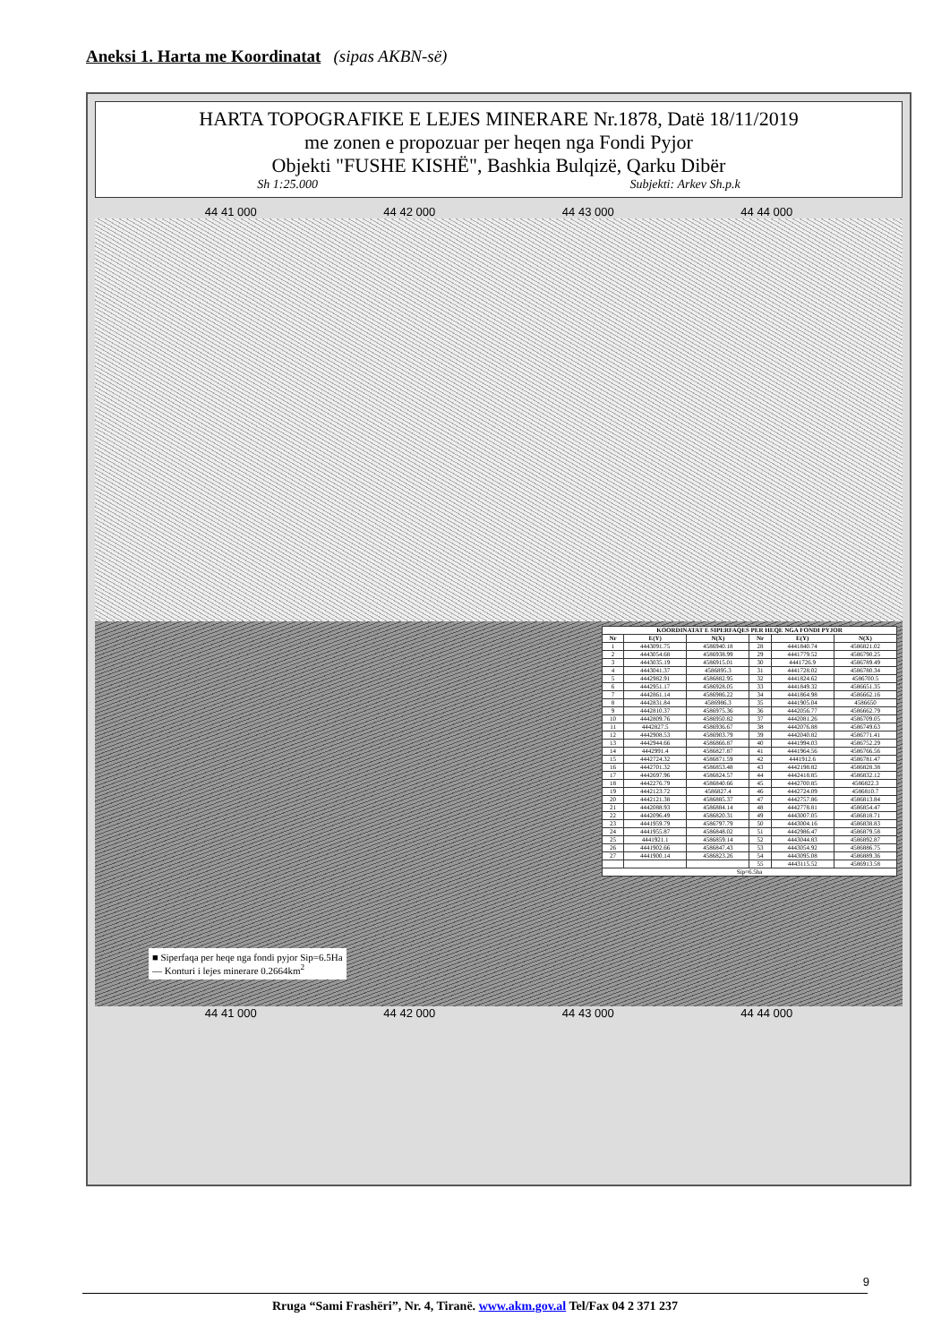Aneksi 1. Harta me Koordinatat (sipas AKBN-së)
HARTA TOPOGRAFIKE E LEJES MINERARE Nr.1878, Datë 18/11/2019
me zonen e propozuar per heqen nga Fondi Pyjor
Objekti "FUSHE KISHË", Bashkia Bulqizë, Qarku Dibër
Sh 1:25.000 Subjekti: Arkev Sh.p.k
44 41 000 44 42 000 44 43 000 44 44 000
| KOORDINATAT E SIPERFAQES PER HEQE NGA FONDI PYJOR | | | | | |
| --- | --- | --- | --- | --- | --- |
| Nr | E(Y) | N(X) | Nr | E(Y) | N(X) |
| 1 | 4443091.75 | 4586940.18 | 28 | 4441840.74 | 4586821.02 |
| 2 | 4443054.68 | 4586938.99 | 29 | 4441779.52 | 4586790.25 |
| 3 | 4443035.19 | 4586915.01 | 30 | 4441726.9 | 4586789.49 |
| 4 | 4443041.37 | 4586895.3 | 31 | 4441728.02 | 4586780.34 |
| 5 | 4442982.91 | 4586882.95 | 32 | 4441824.62 | 4586700.5 |
| 6 | 4442951.17 | 4586928.05 | 33 | 4441849.32 | 4586651.35 |
| 7 | 4442861.14 | 4586986.22 | 34 | 4441864.98 | 4586662.16 |
| 8 | 4442831.84 | 4586986.3 | 35 | 4441905.04 | 4586650 |
| 9 | 4442810.37 | 4586975.36 | 36 | 4442056.77 | 4586662.79 |
| 10 | 4442809.76 | 4586950.82 | 37 | 4442081.26 | 4586709.05 |
| 11 | 4442827.5 | 4586936.67 | 38 | 4442076.88 | 4586749.63 |
| 12 | 4442908.53 | 4586903.79 | 39 | 4442040.82 | 4586771.41 |
| 13 | 4442944.66 | 4586866.87 | 40 | 4441994.03 | 4586752.29 |
| 14 | 4442991.4 | 4586827.87 | 41 | 4441964.56 | 4586766.56 |
| 15 | 4442724.32 | 4586871.59 | 42 | 4441912.6 | 4586781.47 |
| 16 | 4442701.32 | 4586853.48 | 43 | 4442198.82 | 4586828.38 |
| 17 | 4442697.96 | 4586824.57 | 44 | 4442418.85 | 4586832.12 |
| 18 | 4442276.79 | 4586840.66 | 45 | 4442700.85 | 4586822.3 |
| 19 | 4442123.72 | 4586827.4 | 46 | 4442724.09 | 4586810.7 |
| 20 | 4442121.38 | 4586885.37 | 47 | 4442757.86 | 4586813.84 |
| 21 | 4442088.93 | 4586884.14 | 48 | 4442778.81 | 4586854.47 |
| 22 | 4442096.49 | 4586820.31 | 49 | 4443007.05 | 4586818.71 |
| 23 | 4441959.79 | 4586797.79 | 50 | 4443004.16 | 4586838.83 |
| 24 | 4441955.87 | 4586848.02 | 51 | 4442986.47 | 4586879.58 |
| 25 | 4441921.1 | 4586859.14 | 52 | 4443044.83 | 4586892.87 |
| 26 | 4441902.66 | 4586847.43 | 53 | 4443054.92 | 4586886.75 |
| 27 | 4441900.14 | 4586823.26 | 54 | 4443095.08 | 4586889.36 |
| | | | 55 | 4443115.52 | 4586913.58 |
| Sip=6.5ha | | | | | |
■ Siperfaqa per heqe nga fondi pyjor Sip=6.5Ha
— Konturi i lejes minerare 0.2664km<sup>2</sup>
44 41 000 44 42 000 44 43 000 44 44 000
9
Rruga “Sami Frashëri”, Nr. 4, Tiranë. www.akm.gov.al Tel/Fax 04 2 371 237